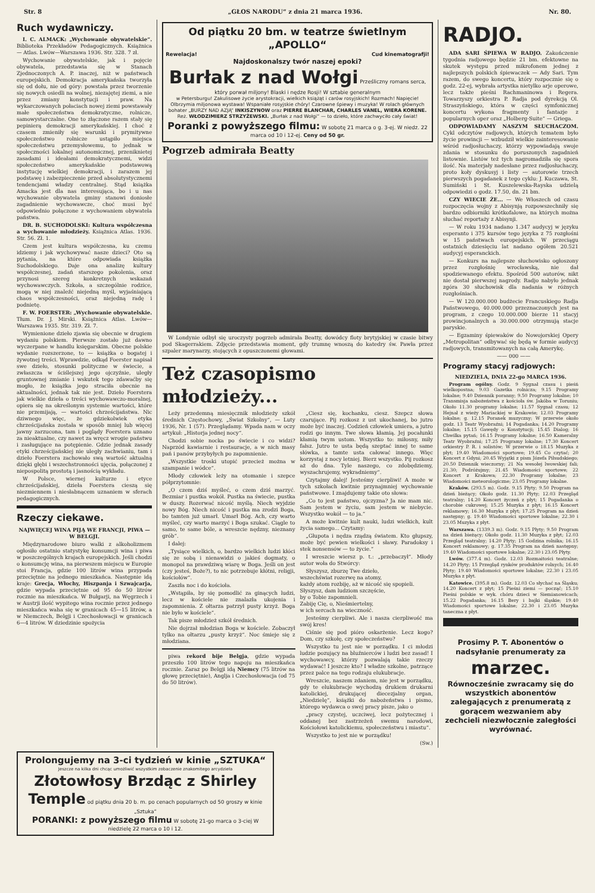Str. 8 „GŁOS NARODU“ z dnia 21 marca 1936. Nr. 80.
Ruch wydawniczy.
I. C. ALMACK: „Wychowanie obywatelskie“. Biblioteka Przekładów Pedagogicznych. Książnica — Atlas. Lwów—Warszawa 1936. Str. 328. 7 zł.
Wychowanie obywatelskie, jak i pojęcie obywatela, przedstawia się w Stanach Zjednoczonych A. P. inaczej, niż w państwach europejskich. Demokracja amerykańska tworzyła się od dołu, nie od góry: powstała przez tworzenie się nowych osiedli na wolnej, niezajętej ziemi, a nie przez zmiany konstytucji i praw. Na wykarczowanych połaciach nowej ziemi powstawały małe społeczeństwa demokratyczne, rolnicze, samowystarczalne. One to złączone razem stały się pepinierą demokracji amerykańskiej. I choć z czasem zmieniły się warunki i prymitywne społeczeństwo rolnicze ustąpiło miejsca społeczeństwu przemysłowemu, to jednak w społeczności lokalnej autonomicznej, przeniknietej zasadami i ideałami demokratycznemi, widzi społeczeństwo amerykańskie podstawową instytucję wielkiej demokracji, i zarazem jej podstawę i zabezpieczenie przed absolutystycznemi tendencjami władzy centralnej. Stąd książka Amacka jest dla nas interesująca, bo i u nas wychowanie obywatela gminy stanowi doniosłe zagadnienie wychowawcze, choć musi być odpowiednio połączone z wychowaniem obywatela państwa.
DR. B. SUCHODOLSKI: Kultura współczesna a wychowanie młodzieży. Książnica Atlas. 1936. Str. 56. Zł. 1.
Czem jest kultura współczesna, ku czemu idziemy i jak wychowywać nasze dzieci? Oto są pytania, na które odpowiada książka Suchodolskiego. Daje ona analizę kultury współczesnej, zadań starszego pokolenia, oraz przynosi szereg konkretnych wskazań wychowawczych. Szkoła, a szczególnie rodzice, mogą w niej znaleźć niejedną myśl, wyjaśniającą chaos współczesności, oraz niejedną radę i podnietę.
F. W. FOERSTER: „Wychowanie obywatelskie. Tłum. Dr. J. Mirski. Książnica Atlas. Lwów—Warszawa 1935. Str. 319. Zł. 7.
Wymienione dzieło zjawia się obecnie w drugiem wydaniu polskiem. Pierwsze zostało już dawno wyczerpane w handlu księgarskim. Obecne polskie wydanie rozszerzone, to — książka o bogatej i żywotnej treści. Wprawdzie, odkąd Foerster napisał swe dzieło, stosunki polityczne w świecie, a zwłaszcza w ściślejszej jego ojczyźnie, uległy gruntownej zmianie i wskutek tego zdawaćby się mogło, że książka jego straciła obecnie na aktualności, jednak tak nie jest. Dzieło Foerstera jak wielkie dzieła o treści wychowawczo-moralnej, opiera się na określonym systemie wartości, które nie przemijają, — wartości chrześcijaństwa. Nic dziwnego więc, że gdziekolwiek etyka chrześcijańska została w sposób mniej lub więcej jawny zarzucona, tam i poglądy Foerstera uznano za nieaktualne, czy nawet za wręcz wrogie państwu i zasługujące na potępienie. Gdzie jednak zasady etyki chrześcijańskiej nie uległy zachwianiu, tam i dzieło Foerstera zachowało swą wartość aktualną dzięki głębi i wszechstronności ujęcia, połączonej z niepospolitą prostotą i jasnością wykładu.
W Polsce, wiernej kulturze i etyce chrześcijańskiej, dzieła Foerstera cieszą się niezmiennem i niesłabnącem uznaniem w sferach pedagogicznych.
Rzeczy ciekawe.
NAJWIĘCEJ WINA PIJĄ WE FRANCJI, PIWA — W BELGJI.
Międzynarodowe biuro walki z alkoholizmem ogłosiło ostatnio statystykę konsumcji wina i piwa w poszczególnych krajach europejskich. Jeśli chodzi o konsumcję wina, na pierwszem miejscu w Europie stoi Francja, gdzie 100 litrów wina przypada przeciętnie na jednego mieszkańca. Następnie idą kraje: Grecja, Włochy, Hiszpanja i Szwajcarja, gdzie wypada przeciętnie od 95 do 50 litrów rocznie na mieszkańca. W Bułgarji, na Węgrzech i w Austrji ilość wypitego wina rocznie przez jednego mieszkańca waha się w granicach 45—15 litrów, a w Niemczech, Belgji i Czechosłowacji w granicach 6—4 litrów. W dziedzinie spożycia
Od piątku 20 bm. w teatrze świetlnym „APOLLO“
Rewelacja! Cud kinematografji!
Najdoskonalszy twór naszej epoki?
Burłak z nad Wołgi Prześliczny romans serca, który porwał miljony! Blaski i nędze Rosji! W sztabie generalnym
w Petersburgu! Zakulisowe życie arystokracji, wielkich książąt i carów rosyjskich! Rozmach! Napięcie! Olbrzymia miljonowa wystawa! Wspaniałe rosyjskie chóry! Czarowne śpiewy i muzyka! W rolach głównych bohater „BURZY NAD AZJĄ“ INKISZYNOW oraz PIERRE BLANCHAR, CHARLES VANEL, WIERA KORENE. Reż. WŁODZIMIERZ STRZYŻEWSKI. „Burłak z nad Wołgi“ — to dzieło, które zachwyciło cały świat!
Poranki z powyższego filmu: W sobotę 21 marca o g. 3-ej. W niedz. 22 marca od 10 i 12-ej. Ceny od 50 gr.
Pogrzeb admirała Beatty
W Londynie odbył się uroczysty pogrzeb admirała Beatty, dowódcy floty brytyjskiej w czasie bitwy pod Skagerrakiem. Zdjęcie przedstawia moment, gdy trumnę wnoszą do katedry św. Pawła przez szpaler marynarzy, stojących z opuszczonemi głowami.
Też czasopismo młodzieży...
Leży przedemną miesięcznik młodzieży szkół średnich Częstochowy, „Świat Szkolny“, — Luty 1936, Nr. 1 (57). Przeglądamy. Wpada nam w oczy artykuł: „Historja jednej nocy“.
Chodzi sobie nocka po świecie i co widzi? Naprzód kawiarnie i restauracje, a w nich masy pań i panów przybyłych po zapomnienie.
„Wszystkie troski utopić przecież można w szampanie i wódce“.
Młody człowiek leży na otomanie i szepce półprzytomnie:
„O czem dziś myśleć, o czem dziś marzyć. Bezmiar i pustka wokół. Pustka na świecie, pustka w duszy. Rozerwać nicość myślą. Niech wyjdzie nowy Bóg. Niech nicość i pustka ma zrodzi Boga, bo tamten już umarł. Umarł Bóg. Ach, czy warto myśleć, czy warto marzyć i Boga szukać. Ciągle to samo, te same bóle, a wreszcie nędzny, nieznany grób“.
I dalej:
„Tysiące wielkich, o, bardzo wielkich ludzi kłóci się ze sobą i nienawidzi o jakieś dogmaty, o monopol na prawdziwą wiarę w Boga. Jeśli on jest (czy jesteś, Boże?), to nic potrzebuje kłótni, religji, kościołów“.
Zaszła noc i do kościoła.
„Wstąpiła, by się pomodlić za ginących ludzi, lecz w kościele nie znalazła ukojenia i zapomnienia. Z ołtarza patrzył pusty krzyż. Boga nie było w kościele“.
Tak pisze młodzież szkół średnich.
Nie dojrzał młodzian Boga w kościele. Zobaczył tylko na ołtarzu „pusty krzyż“. Noc śmieje się z młodziana.
piwa rekord bije Belgja, gdzie wypada przeszło 100 litrów tego napoju na mieszkańca rocznie. Zaraz po Belgji idą Niemcy (75 litrów na głowę przeciętnie), Anglja i Czechosłowacja (od 75 do 50 litrów).
„Ciesz się, kochanku, ciesz. Szepcz słowa czarujące. Pij rozkosz z ust ukochanej, bo jutro może być inaczej. Codzień człowiek umiera, a jutro rodzi go innym. Twe słowa kłamią. Jej pocałunki kłamią twym ustom. Wszystko to: miłosny, miły fałsz. Jutro te usta będą szeptać innej te same słówka, a tamte usta całować innego. Więc korzystaj z nocy letniej. Bierz wszystko. Pij rozkosz aż do dna. Tyle naszego, co zdobędziemy, wyszachrujemy, wykradniemy“.
Czytajmy dalej! Jesteśmy cierpliwi! A może w tych szkołach kwitnie przynajmniej wychowanie państwowe. I znajdujemy takie oto słowa:
„Co to jest państwo, ojczyzna? Ja nie mam nic. Sam jestem w życiu, sam jestem w niebycie. Wszystko wokół — to ja.“
A może kwitnie kult nauki, ludzi wielkich, kult życia samego... Czytamy:
„Głupota i nędza rządzą światem. Kto głupszy, może być pewien wielkości i sławy. Paradoksy i stek nonsensów — to życie.“
I wreszcie wiersz p. t.: „przebaczył“. Młody autor woła do Stwórcy:
Słyszysz, zburzę Twe dzieło,
wszechświat rozerwę na atomy,
każdy atom rozbiję, aż w nicość się spopieli.
Słyszysz, dam ludziom szczęście,
by o Tobie zapomnieli.
Zabiję Cię, o, Nieśmiertelny,
w ich sercach na wieczność.
Jesteśmy cierpliwi. Ale i nasza cierpliwość ma swój kres!
Ciśnie się pod pióro oskarżenie. Lecz kogo? Dom, czy szkołę, czy społeczeństwo?
Wszystko tu jest nie w porządku. I ci młodzi ludzie pozujący na bluźnierców i ludzi bez zasad! I wychowawcy, którzy pozwalają takie rzeczy wydawać! I jeszcze kto? I władze szkolne, patrzące przez palce na tego rodzaju elukubracje.
Wreszcie, naszem zdaniem, nie jest w porządku, gdy te elukubracje wychodzą drukiem drukarni katolickiej, drukującej diecezjalny organ, „Niedzielę“, książki do nabożeństwa i pismo, którego wydawca o swej pracy pisze, jako o
„pracy czystej, uczciwej, lecz pożytecznej i oddanej bez zastrzeżeń swemu narodowi, Kościołowi katolickiemu, społeczeństwu i miastu“.
Wszystko to jest nie w porządku!
(Sw.)
RADJO.
ADA SARI ŚPIEWA W RADJO. Zakończenie tygodnia radjowego będzie 21 bm. efektowne na skutek występu przed mikrofonem jednej z najlepszych polskich śpiewaczek — Ady Sari. Tym razem, do swego koncertu, który rozpocznie się o godz. 22-ej, wybrała artystka nietylko arje operowe, lecz także pieśni Rachmaninowa i Regera. Towarzyszy orkiestra P. Radja pod dyrekcją Ol. Straszyńskiego, która w części symfonicznej koncertu wykona fragmenty i fantazje z popularnych oper oraz „Holberg-Suite“ — Griega.
ODPOWIADAMY NASZYM SŁUCHACZOM. Cykl odczytów radjowych, których tematem było życie prowincji — wzbudził wielkie zainteresowanie wśród radjosłuchaczy, którzy wypowiadają swoje zdania w stosunku do poruszonych zagadnień listownie. Listów też tych nagromadziła się spora ilość. Na materjały nadesłane przez radjosłuchaczy, proto koły dyskusyj i listy — autorowie trzech pierwszych pogadanek z tego cyklu: J. Kuczawa, St. Sumiński i St. Kuszelewska-Rayska udzielą odpowiedzi o godz. 17.50, dn. 21 bm.
CZY WIECIE ŻE... — We Włoszech od czasu rozpoczęcia wojny z Abisynją rozpowszechniły się bardzo odbiorniki krótkofalowe, na których można słuchać reportaży z Abisynji.
— W roku 1934 nadano 1.347 audycyj w języku esperanto i 375 kursów tego języka z 75 rozgłośni w 15 państwach europejskich. W przeciągu ostatnich dziesięciu lat nadano ogółem 20.521 audycyj esperanckich.
— Konkurs na najlepsze słuchowisko ogłoszony przez rozgłośnię wrocławską, nie dał spodziewanego efektu. Spośród 500 autorów, nikt nie dostał pierwszej nagrody. Radjo nabyło jednak zgóra 30 słuchowisk dla nadania w różnych rozgłośniach.
— W 120.000.000 budżecie Francuskiego Radja Państwowego, 40.000.000 przeznaczonych jest na program, z czego 10.000.000 bierze 11 stacyj prowincjonalnych a 30.000.000 otrzymują stacje paryskie.
— Egzaminy śpiewaków do Nowojorskiej Opery „Metropolitan“ odbywać się będą w formie audycyj radjowych, transmitowanych na całą Amerykę.
—— 000 ——
Programy stacyj radjowych:
NIEDZIELA, DNIA 22-go MARCA 1936.
Program ogólny. Godz. 9 Sygnał czasu i pieśń wielkopostna; 9.03 Gazetka rolnicza; 9.15 Programy lokalne; 9.40 Dziennik poranny; 9.50 Programy lokalne; 10 Transmisja nabożeństwa z kościoła św. Jakóba w Toruniu; Około 11.30 programy lokalne; 11.57 Sygnał czasu; 12 Hejnał z wieży Mariackiej w Krakowie; 12.03 Programy lokalne; g. 12.15 Poranek muzyczny; W przerwie około godz. 13 Teatr Wyobraźni; 14 Pogadanka; 14.20 Programy lokalne; 15.15 Gawędy o Konstytucji; 15.45 Dialog; 16 Chwilka pytań; 16.15 Programy lokalne; 16.50 Kameralny Teatr Wyobraźni; 17.25 Programy lokalne; 17.30 Koncert orkiestry P. R. i solistów; W przerwie o 18.15 Muzyka z płyt; 19.40 Wiadomości sportowe; 19.45 Co czytać; 20 Koncert z Gdyni; 20.45 Wyjątki z pism Józefa Piłsudskiego; 20.50 Dziennik wieczorny; 21 Na wesołej lwowskiej fali; 21.30; Podróżujmy; 21.45 Wiadomości sportowe; 22 Koncert z Krakowa; 22.30 Programy lokalne; 23 Wiadomości meteorologiczne; 23.05 Programy lokalne.
Kraków. (293.5 m). Godz. 9.15 Płyty; 9.50 Program na dzień bieżący; Około godz. 11.30 Płyty; 12.03 Przegląd teatralny; 14.20 Koncert życzeń z płyt; 15 Pogadanka o chorobie cukrowej; 15.25 Muzyka z płyt; 16.15 Koncert reklamowy; 16.30 Muzyka z płyt; 17.25 Program na dzień następny; g. 19.40 Wiadomości sportowe lokalne; 22.30 i 23.05 Muzyka z płyt.
Warszawa. (1339.3 m). Godz. 9.15 Płyty; 9.50 Program na dzień bieżący; Około godz. 11.30 Muzyka z płyt; 12.03 Przegląd teatralny; 14.20 Płyty; 15 Godzina rolnika; 16.15 Koncert reklamowy; g. 17.35 Program na dzień następny; 19.40 Wiadomości sportowe lokalne; 22.30 i 23.05 Płyty.
Lwów. (377.4 m). Godz. 12.03 Rozmaitości teatralne; 14.20 Płyty; 15 Przegląd rynków produktów rolnych; 16.40 Płyty; 19.40 Wiadomości sportowe lokalne; 22.30 i 23.05 Muzyka z płyt.
Katowice. (395.8 m). Godz. 12.03 Co słychać na Śląsku; 14.20 Koncert z płyt; 15 Pieśni ziemi — począć; 15.10 Pieśni polskie w wyk. chóru dzieci w Siemianowicach; 15.22 Pogadanka; 16.15 Bery i bajki śląskie; 19.40 Wiadomości sportowe lokalne; 22.30 i 23.05 Muzyka taneczna z płyt.
Prosimy P. T. Abonentów o nadsyłanie prenumeraty za
marzec.
Równocześnie zwracamy się do wszystkich abonentów zalegających z prenumeratą z gorącem wezwaniem aby zechcieli niezwłocznie zaległości wyrównać.
Prolongujemy na 3-ci tydzień w kinie „SZTUKA“
Jeszcze na kilka dni chcąc umożliwić wszystkim zobaczenie znakomitego arcydzieła
Złotowłosy Brzdąc z Shirley Temple od piątku dnia 20 b. m. po cenach popularnych od 50 groszy w kinie „Sztuka“
PORANKI: z powyższego filmu W sobotę 21-go marca o 3-ciej W niedzielę 22 marca o 10 i 12.